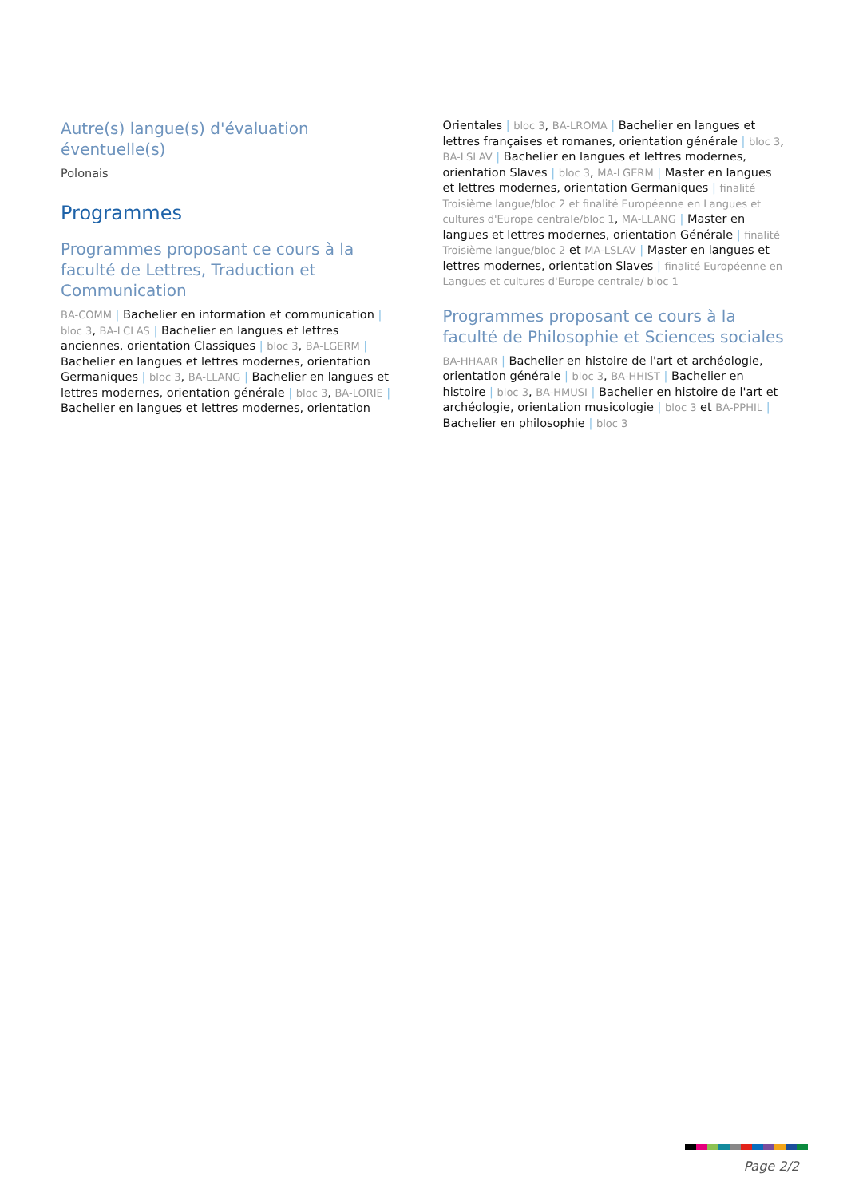Autre(s) langue(s) d'évaluation éventuelle(s)
Polonais
Programmes
Programmes proposant ce cours à la faculté de Lettres, Traduction et Communication
BA-COMM | Bachelier en information et communication | bloc 3, BA-LCLAS | Bachelier en langues et lettres anciennes, orientation Classiques | bloc 3, BA-LGERM | Bachelier en langues et lettres modernes, orientation Germaniques | bloc 3, BA-LLANG | Bachelier en langues et lettres modernes, orientation générale | bloc 3, BA-LORIE | Bachelier en langues et lettres modernes, orientation Orientales | bloc 3, BA-LROMA | Bachelier en langues et lettres françaises et romanes, orientation générale | bloc 3, BA-LSLAV | Bachelier en langues et lettres modernes, orientation Slaves | bloc 3, MA-LGERM | Master en langues et lettres modernes, orientation Germaniques | finalité Troisième langue/bloc 2 et finalité Européenne en Langues et cultures d'Europe centrale/bloc 1, MA-LLANG | Master en langues et lettres modernes, orientation Générale | finalité Troisième langue/bloc 2 et MA-LSLAV | Master en langues et lettres modernes, orientation Slaves | finalité Européenne en Langues et cultures d'Europe centrale/ bloc 1
Programmes proposant ce cours à la faculté de Philosophie et Sciences sociales
BA-HHAAR | Bachelier en histoire de l'art et archéologie, orientation générale | bloc 3, BA-HHIST | Bachelier en histoire | bloc 3, BA-HMUSI | Bachelier en histoire de l'art et archéologie, orientation musicologie | bloc 3 et BA-PPHIL | Bachelier en philosophie | bloc 3
Page 2/2